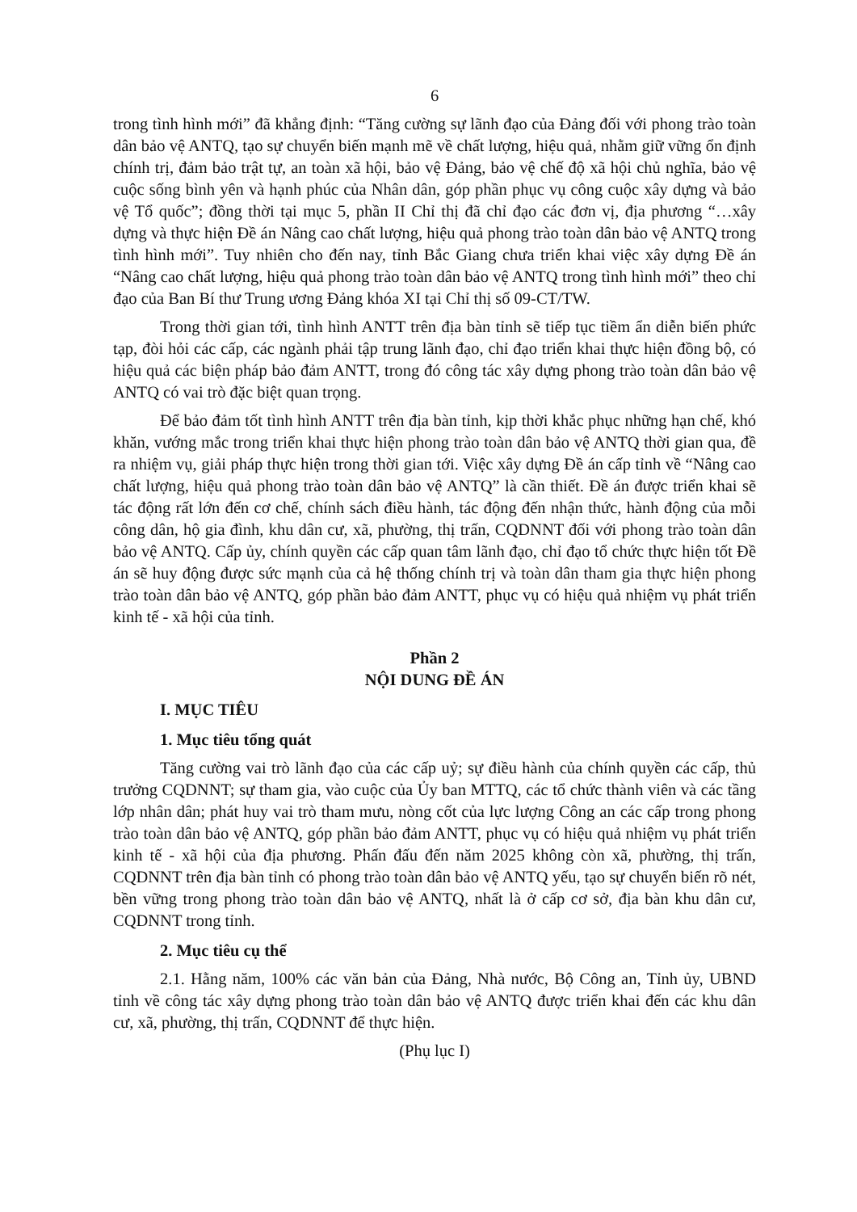6
trong tình hình mới” đã khẳng định: “Tăng cường sự lãnh đạo của Đảng đối với phong trào toàn dân bảo vệ ANTQ, tạo sự chuyển biến mạnh mẽ về chất lượng, hiệu quả, nhằm giữ vững ổn định chính trị, đảm bảo trật tự, an toàn xã hội, bảo vệ Đảng, bảo vệ chế độ xã hội chủ nghĩa, bảo vệ cuộc sống bình yên và hạnh phúc của Nhân dân, góp phần phục vụ công cuộc xây dựng và bảo vệ Tổ quốc”; đồng thời tại mục 5, phần II Chỉ thị đã chỉ đạo các đơn vị, địa phương “…xây dựng và thực hiện Đề án Nâng cao chất lượng, hiệu quả phong trào toàn dân bảo vệ ANTQ trong tình hình mới”. Tuy nhiên cho đến nay, tỉnh Bắc Giang chưa triển khai việc xây dựng Đề án “Nâng cao chất lượng, hiệu quả phong trào toàn dân bảo vệ ANTQ trong tình hình mới” theo chỉ đạo của Ban Bí thư Trung ương Đảng khóa XI tại Chỉ thị số 09-CT/TW.
Trong thời gian tới, tình hình ANTT trên địa bàn tỉnh sẽ tiếp tục tiềm ẩn diễn biến phức tạp, đòi hỏi các cấp, các ngành phải tập trung lãnh đạo, chỉ đạo triển khai thực hiện đồng bộ, có hiệu quả các biện pháp bảo đảm ANTT, trong đó công tác xây dựng phong trào toàn dân bảo vệ ANTQ có vai trò đặc biệt quan trọng.
Để bảo đảm tốt tình hình ANTT trên địa bàn tỉnh, kịp thời khắc phục những hạn chế, khó khăn, vướng mắc trong triển khai thực hiện phong trào toàn dân bảo vệ ANTQ thời gian qua, đề ra nhiệm vụ, giải pháp thực hiện trong thời gian tới. Việc xây dựng Đề án cấp tỉnh về “Nâng cao chất lượng, hiệu quả phong trào toàn dân bảo vệ ANTQ” là cần thiết. Đề án được triển khai sẽ tác động rất lớn đến cơ chế, chính sách điều hành, tác động đến nhận thức, hành động của mỗi công dân, hộ gia đình, khu dân cư, xã, phường, thị trấn, CQDNNT đối với phong trào toàn dân bảo vệ ANTQ. Cấp ủy, chính quyền các cấp quan tâm lãnh đạo, chỉ đạo tổ chức thực hiện tốt Đề án sẽ huy động được sức mạnh của cả hệ thống chính trị và toàn dân tham gia thực hiện phong trào toàn dân bảo vệ ANTQ, góp phần bảo đảm ANTT, phục vụ có hiệu quả nhiệm vụ phát triển kinh tế - xã hội của tỉnh.
Phần 2
NỘI DUNG ĐỀ ÁN
I. MỤC TIÊU
1. Mục tiêu tổng quát
Tăng cường vai trò lãnh đạo của các cấp uỷ; sự điều hành của chính quyền các cấp, thủ trưởng CQDNNT; sự tham gia, vào cuộc của Ủy ban MTTQ, các tổ chức thành viên và các tầng lớp nhân dân; phát huy vai trò tham mưu, nòng cốt của lực lượng Công an các cấp trong phong trào toàn dân bảo vệ ANTQ, góp phần bảo đảm ANTT, phục vụ có hiệu quả nhiệm vụ phát triển kinh tế - xã hội của địa phương. Phấn đấu đến năm 2025 không còn xã, phường, thị trấn, CQDNNT trên địa bàn tỉnh có phong trào toàn dân bảo vệ ANTQ yếu, tạo sự chuyển biến rõ nét, bền vững trong phong trào toàn dân bảo vệ ANTQ, nhất là ở cấp cơ sở, địa bàn khu dân cư, CQDNNT trong tỉnh.
2. Mục tiêu cụ thể
2.1. Hằng năm, 100% các văn bản của Đảng, Nhà nước, Bộ Công an, Tỉnh ủy, UBND tỉnh về công tác xây dựng phong trào toàn dân bảo vệ ANTQ được triển khai đến các khu dân cư, xã, phường, thị trấn, CQDNNT để thực hiện.
(Phụ lục I)